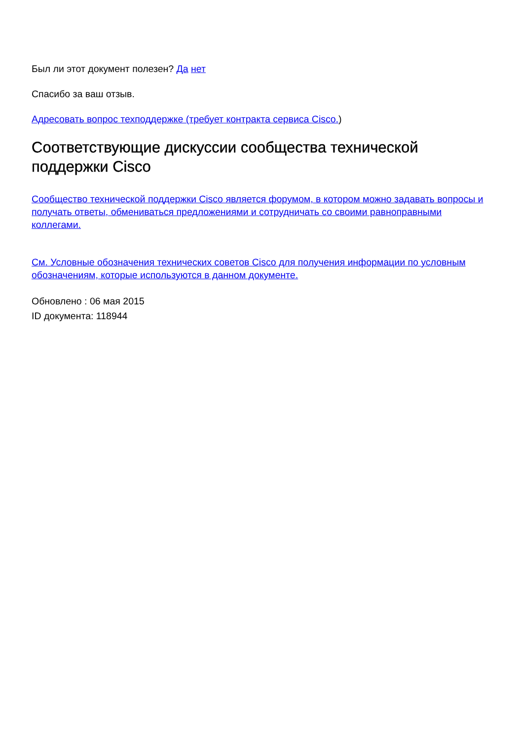Был ли этот документ полезен? Да нет
Спасибо за ваш отзыв.
Адресовать вопрос техподдержке (требует контракта сервиса Cisco.)
Соответствующие дискуссии сообщества технической поддержки Cisco
Сообщество технической поддержки Cisco является форумом, в котором можно задавать вопросы и получать ответы, обмениваться предложениями и сотрудничать со своими равноправными коллегами.
См. Условные обозначения технических советов Cisco для получения информации по условным обозначениям, которые используются в данном документе.
Обновлено : 06 мая 2015
ID документа: 118944